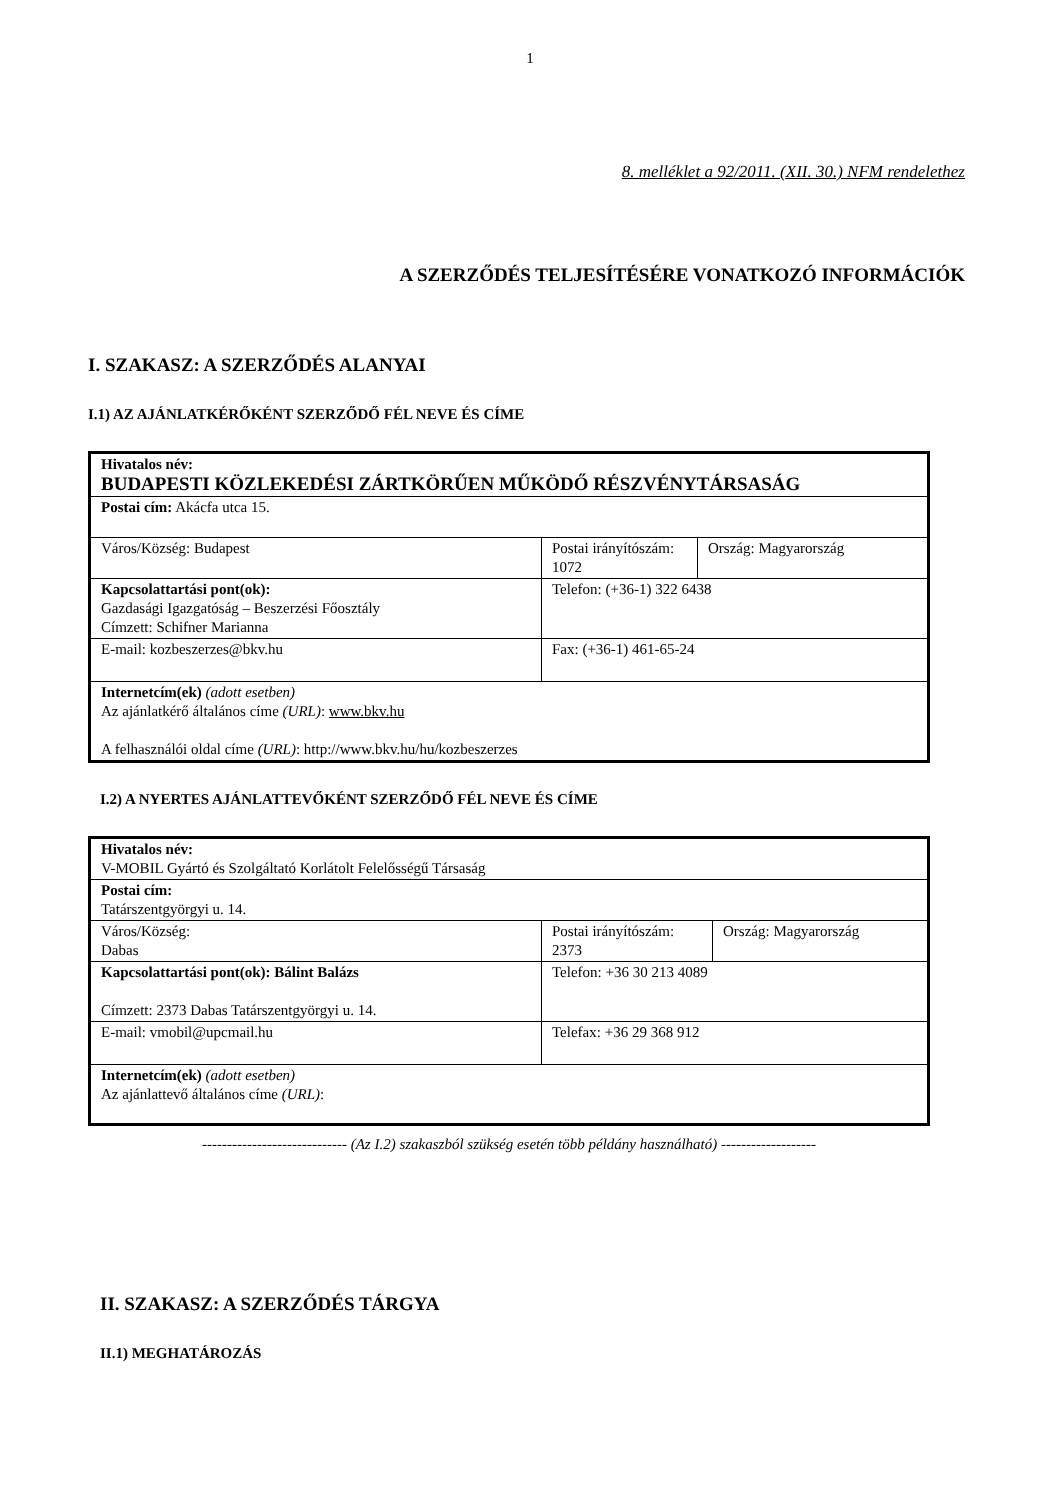1
8. melléklet a 92/2011. (XII. 30.) NFM rendelethez
A SZERZŐDÉS TELJESÍTÉSÉRE VONATKOZÓ INFORMÁCIÓK
I. SZAKASZ: A SZERZŐDÉS ALANYAI
I.1) AZ AJÁNLATKÉRŐKÉNT SZERZŐDŐ FÉL NEVE ÉS CÍME
| Hivatalos név: BUDAPESTI KÖZLEKEDÉSI ZÁRTKÖRŰEN MŰKÖDŐ RÉSZVÉNYTÁRSASÁG | | |
| Postai cím: Akácfa utca 15. | | |
| Város/Község: Budapest | Postai irányítószám: 1072 | Ország: Magyarország |
| Kapcsolattartási pont(ok): Gazdasági Igazgatóság – Beszerzési Főosztály Címzett: Schifner Marianna | Telefon: (+36-1) 322 6438 | |
| E-mail: kozbeszerzes@bkv.hu | Fax: (+36-1) 461-65-24 | |
| Internetcím(ek) (adott esetben) Az ajánlatkérő általános címe (URL) : www.bkv.hu A felhasználói oldal címe (URL) : http://www.bkv.hu/hu/kozbeszerzes | | |
I.2) A NYERTES AJÁNLATTEVŐKÉNT SZERZŐDŐ FÉL NEVE ÉS CÍME
| Hivatalos név: V-MOBIL Gyártó és Szolgáltató Korlátolt Felelősségű Társaság | | |
| Postai cím: Tatárszentgyörgyi u. 14. | | |
| Város/Község: Dabas | Postai irányítószám: 2373 | Ország: Magyarország |
| Kapcsolattartási pont(ok): Bálint Balázs Címzett: 2373 Dabas Tatárszentgyörgyi u. 14. | Telefon: +36 30 213 4089 | |
| E-mail: vmobil@upcmail.hu | Telefax: +36 29 368 912 | |
| Internetcím(ek) (adott esetben) Az ajánlattevő általános címe (URL) : | | |
----------------------------- (Az I.2) szakaszból szükség esetén több példány használható) -------------------
II. SZAKASZ: A SZERZŐDÉS TÁRGYA
II.1) MEGHATÁROZÁS